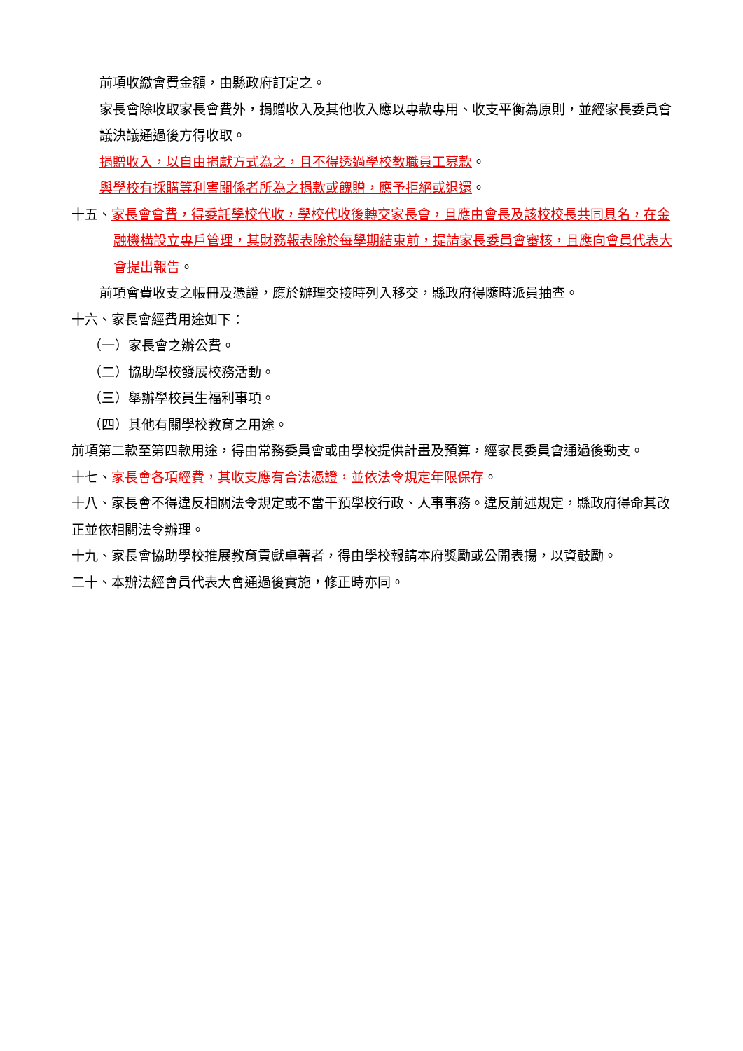前項收繳會費金額，由縣政府訂定之。
家長會除收取家長會費外，捐贈收入及其他收入應以專款專用、收支平衡為原則，並經家長委員會議決議通過後方得收取。
捐贈收入，以自由捐獻方式為之，且不得透過學校教職員工募款。
與學校有採購等利害關係者所為之捐款或餽贈，應予拒絕或退還。
十五、家長會會費，得委託學校代收，學校代收後轉交家長會，且應由會長及該校校長共同具名，在金融機構設立專戶管理，其財務報表除於每學期結束前，提請家長委員會審核，且應向會員代表大會提出報告。
前項會費收支之帳冊及憑證，應於辦理交接時列入移交，縣政府得隨時派員抽查。
十六、家長會經費用途如下：
（一）家長會之辦公費。
（二）協助學校發展校務活動。
（三）舉辦學校員生福利事項。
（四）其他有關學校教育之用途。
前項第二款至第四款用途，得由常務委員會或由學校提供計畫及預算，經家長委員會通過後動支。
十七、家長會各項經費，其收支應有合法憑證，並依法令規定年限保存。
十八、家長會不得違反相關法令規定或不當干預學校行政、人事事務。違反前述規定，縣政府得命其改正並依相關法令辦理。
十九、家長會協助學校推展教育貢獻卓著者，得由學校報請本府獎勵或公開表揚，以資鼓勵。
二十、本辦法經會員代表大會通過後實施，修正時亦同。